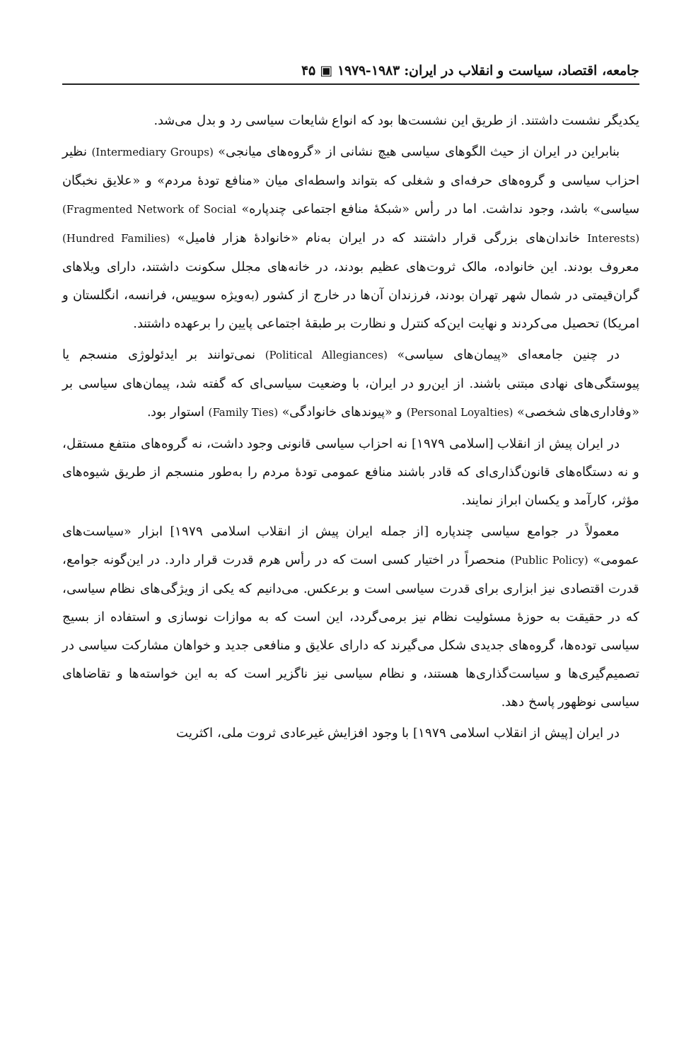جامعه، اقتصاد، سیاست و انقلاب در ایران: ۱۹۸۳-۱۹۷۹ ▣ ۴۵
یکدیگر نشست داشتند. از طریق این نشست‌ها بود که انواع شایعات سیاسی رد و بدل می‌شد.
بنابراین در ایران از حیث الگوهای سیاسی هیچ نشانی از «گروه‌های میانجی» (Intermediary Groups) نظیر احزاب سیاسی و گروه‌های حرفه‌ای و شغلی که بتواند واسطه‌ای میان «منافع تودهٔ مردم» و «علایق نخبگان سیاسی» باشد، وجود نداشت. اما در رأس «شبکهٔ منافع اجتماعی چندپاره» (Fragmented Network of Social Interests) خاندان‌های بزرگی قرار داشتند که در ایران به‌نام «خانوادهٔ هزار فامیل» (Hundred Families) معروف بودند. این خانواده، مالک ثروت‌های عظیم بودند، در خانه‌های مجلل سکونت داشتند، دارای ویلاهای گران‌قیمتی در شمال شهر تهران بودند، فرزندان آن‌ها در خارج از کشور (به‌ویژه سوییس، فرانسه، انگلستان و امریکا) تحصیل می‌کردند و نهایت این‌که کنترل و نظارت بر طبقهٔ اجتماعی پایین را برعهده داشتند.
در چنین جامعه‌ای «پیمان‌های سیاسی» (Political Allegiances) نمی‌توانند بر ایدئولوژی منسجم یا پیوستگی‌های نهادی مبتنی باشند. از این‌رو در ایران، با وضعیت سیاسی‌ای که گفته شد، پیمان‌های سیاسی بر «وفاداری‌های شخصی» (Personal Loyalties) و «پیوندهای خانوادگی» (Family Ties) استوار بود.
در ایران پیش از انقلاب [اسلامی ۱۹۷۹] نه احزاب سیاسی قانونی وجود داشت، نه گروه‌های منتفع مستقل، و نه دستگاه‌های قانون‌گذاری‌ای که قادر باشند منافع عمومی تودهٔ مردم را به‌طور منسجم از طریق شیوه‌های مؤثر، کارآمد و یکسان ابراز نمایند.
معمولاً در جوامع سیاسی چندپاره [از جمله ایران پیش از انقلاب اسلامی ۱۹۷۹] ابزار «سیاست‌های عمومی» (Public Policy) منحصراً در اختیار کسی است که در رأس هرم قدرت قرار دارد. در این‌گونه جوامع، قدرت اقتصادی نیز ابزاری برای قدرت سیاسی است و برعکس. می‌دانیم که یکی از ویژگی‌های نظام سیاسی، که در حقیقت به حوزهٔ مسئولیت نظام نیز برمی‌گردد، این است که به موازات نوسازی و استفاده از بسیج سیاسی توده‌ها، گروه‌های جدیدی شکل می‌گیرند که دارای علایق و منافعی جدید و خواهان مشارکت سیاسی در تصمیم‌گیری‌ها و سیاست‌گذاری‌ها هستند، و نظام سیاسی نیز ناگزیر است که به این خواسته‌ها و تقاضاهای سیاسی نوظهور پاسخ دهد.
در ایران [پیش از انقلاب اسلامی ۱۹۷۹] با وجود افزایش غیرعادی ثروت ملی، اکثریت